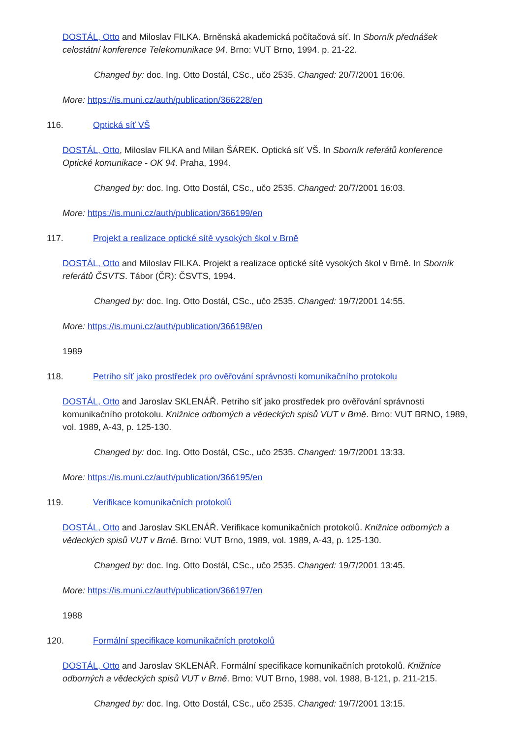DOSTÁL, Otto and Miloslav FILKA. Brněnská akademická počítačová síť. In Sborník přednášek celostátní konference Telekomunikace 94. Brno: VUT Brno, 1994. p. 21-22.
Changed by: doc. Ing. Otto Dostál, CSc., učo 2535. Changed: 20/7/2001 16:06.
More: https://is.muni.cz/auth/publication/366228/en
116. Optická síť VŠ
DOSTÁL, Otto, Miloslav FILKA and Milan ŠÁREK. Optická síť VŠ. In Sborník referátů konference Optické komunikace - OK 94. Praha, 1994.
Changed by: doc. Ing. Otto Dostál, CSc., učo 2535. Changed: 20/7/2001 16:03.
More: https://is.muni.cz/auth/publication/366199/en
117. Projekt a realizace optické sítě vysokých škol v Brně
DOSTÁL, Otto and Miloslav FILKA. Projekt a realizace optické sítě vysokých škol v Brně. In Sborník referátů ČSVTS. Tábor (ČR): ČSVTS, 1994.
Changed by: doc. Ing. Otto Dostál, CSc., učo 2535. Changed: 19/7/2001 14:55.
More: https://is.muni.cz/auth/publication/366198/en
1989
118. Petriho síť jako prostředek pro ověřování správnosti komunikačního protokolu
DOSTÁL, Otto and Jaroslav SKLENÁŘ. Petriho síť jako prostředek pro ověřování správnosti komunikačního protokolu. Knižnice odborných a vědeckých spisů VUT v Brně. Brno: VUT BRNO, 1989, vol. 1989, A-43, p. 125-130.
Changed by: doc. Ing. Otto Dostál, CSc., učo 2535. Changed: 19/7/2001 13:33.
More: https://is.muni.cz/auth/publication/366195/en
119. Verifikace komunikačních protokolů
DOSTÁL, Otto and Jaroslav SKLENÁŘ. Verifikace komunikačních protokolů. Knižnice odborných a vědeckých spisů VUT v Brně. Brno: VUT Brno, 1989, vol. 1989, A-43, p. 125-130.
Changed by: doc. Ing. Otto Dostál, CSc., učo 2535. Changed: 19/7/2001 13:45.
More: https://is.muni.cz/auth/publication/366197/en
1988
120. Formální specifikace komunikačních protokolů
DOSTÁL, Otto and Jaroslav SKLENÁŘ. Formální specifikace komunikačních protokolů. Knižnice odborných a vědeckých spisů VUT v Brně. Brno: VUT Brno, 1988, vol. 1988, B-121, p. 211-215.
Changed by: doc. Ing. Otto Dostál, CSc., učo 2535. Changed: 19/7/2001 13:15.